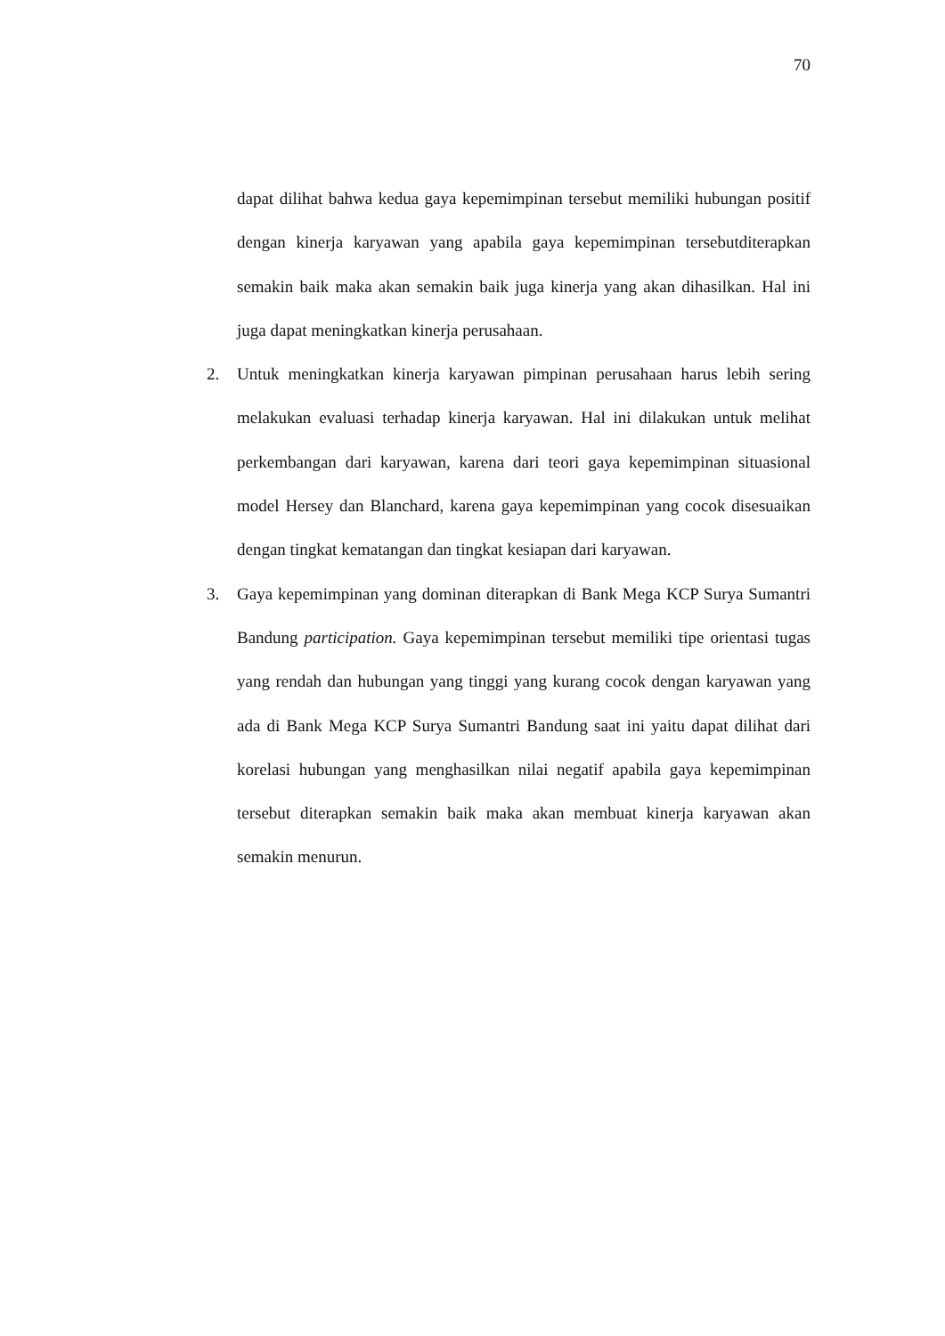70
dapat dilihat bahwa kedua gaya kepemimpinan tersebut memiliki hubungan positif dengan kinerja karyawan yang apabila gaya kepemimpinan tersebutditerapkan semakin baik maka akan semakin baik juga kinerja yang akan dihasilkan. Hal ini juga dapat meningkatkan kinerja perusahaan.
2. Untuk meningkatkan kinerja karyawan pimpinan perusahaan harus lebih sering melakukan evaluasi terhadap kinerja karyawan. Hal ini dilakukan untuk melihat perkembangan dari karyawan, karena dari teori gaya kepemimpinan situasional model Hersey dan Blanchard, karena gaya kepemimpinan yang cocok disesuaikan dengan tingkat kematangan dan tingkat kesiapan dari karyawan.
3. Gaya kepemimpinan yang dominan diterapkan di Bank Mega KCP Surya Sumantri Bandung participation. Gaya kepemimpinan tersebut memiliki tipe orientasi tugas yang rendah dan hubungan yang tinggi yang kurang cocok dengan karyawan yang ada di Bank Mega KCP Surya Sumantri Bandung saat ini yaitu dapat dilihat dari korelasi hubungan yang menghasilkan nilai negatif apabila gaya kepemimpinan tersebut diterapkan semakin baik maka akan membuat kinerja karyawan akan semakin menurun.